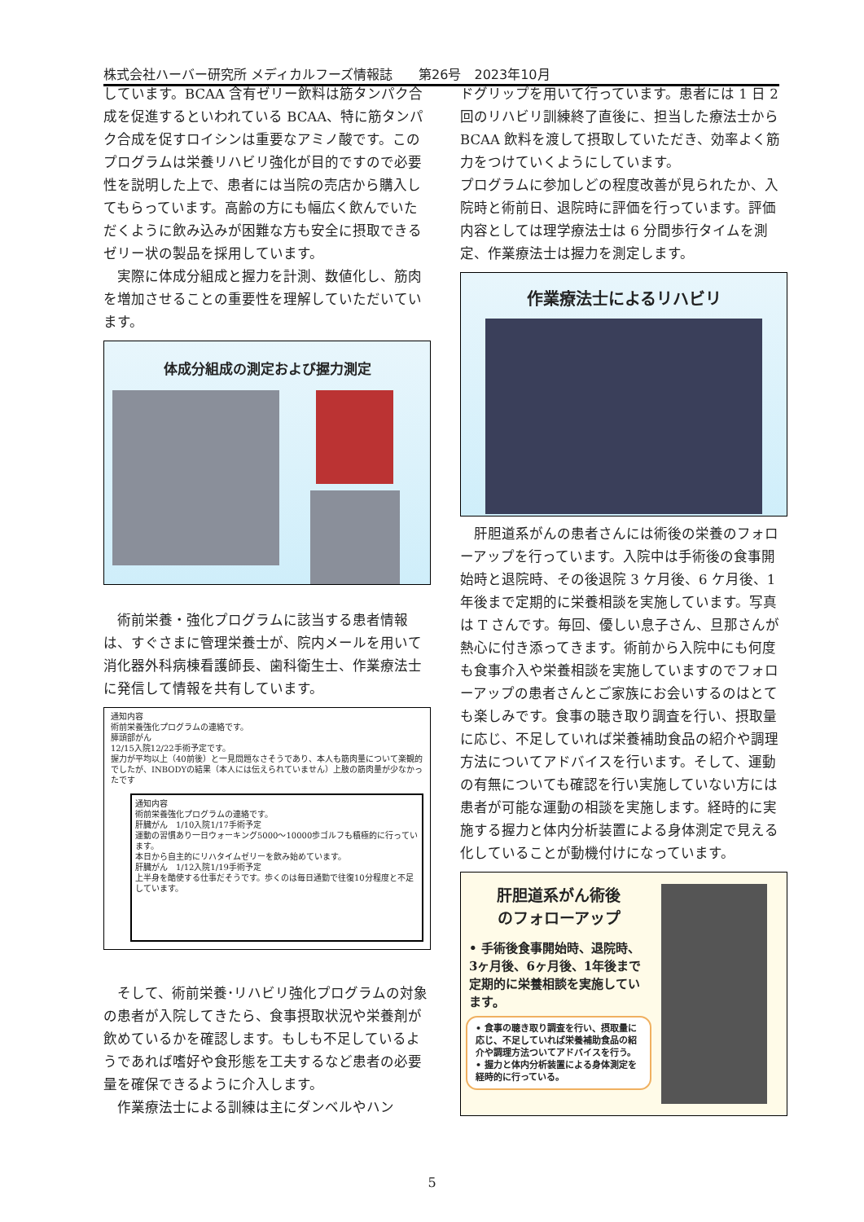株式会社ハーバー研究所 メディカルフーズ情報誌　　第26号　2023年10月
しています。BCAA 含有ゼリー飲料は筋タンパク合成を促進するといわれている BCAA、特に筋タンパク合成を促すロイシンは重要なアミノ酸です。このプログラムは栄養リハビリ強化が目的ですので必要性を説明した上で、患者には当院の売店から購入してもらっています。高齢の方にも幅広く飲んでいただくように飲み込みが困難な方も安全に摂取できるゼリー状の製品を採用しています。
　実際に体成分組成と握力を計測、数値化し、筋肉を増加させることの重要性を理解していただいています。
体成分組成の測定および握力測定
　術前栄養・強化プログラムに該当する患者情報は、すぐさまに管理栄養士が、院内メールを用いて消化器外科病棟看護師長、歯科衛生士、作業療法士に発信して情報を共有しています。
通知内容
術前栄養強化プログラムの連絡です。
膵頭部がん
12/15入院12/22手術予定です。
握力が平均以上（40前後）と一見問題なさそうであり、本人も筋肉量について楽観的でしたが、INBODYの結果（本人には伝えられていません）上肢の筋肉量が少なかったです
通知内容
術前栄養強化プログラムの連絡です。
肝臓がん　1/10入院1/17手術予定
運動の習慣あり一日ウォーキング5000～10000歩ゴルフも積極的に行っています。
本日から自主的にリハタイムゼリーを飲み始めています。
肝臓がん　1/12入院1/19手術予定
上半身を酷使する仕事だそうです。歩くのは毎日通勤で往復10分程度と不足しています。
　そして、術前栄養･リハビリ強化プログラムの対象の患者が入院してきたら、食事摂取状況や栄養剤が飲めているかを確認します。もしも不足しているようであれば嗜好や食形態を工夫するなど患者の必要量を確保できるように介入します。
　作業療法士による訓練は主にダンベルやハン
ドグリップを用いて行っています。患者には 1 日 2 回のリハビリ訓練終了直後に、担当した療法士から BCAA 飲料を渡して摂取していただき、効率よく筋力をつけていくようにしています。
プログラムに参加しどの程度改善が見られたか、入院時と術前日、退院時に評価を行っています。評価内容としては理学療法士は 6 分間歩行タイムを測定、作業療法士は握力を測定します。
作業療法士によるリハビリ
　肝胆道系がんの患者さんには術後の栄養のフォローアップを行っています。入院中は手術後の食事開始時と退院時、その後退院 3 ケ月後、6 ケ月後、1 年後まで定期的に栄養相談を実施しています。写真は T さんです。毎回、優しい息子さん、旦那さんが熱心に付き添ってきます。術前から入院中にも何度も食事介入や栄養相談を実施していますのでフォローアップの患者さんとご家族にお会いするのはとても楽しみです。食事の聴き取り調査を行い、摂取量に応じ、不足していれば栄養補助食品の紹介や調理方法についてアドバイスを行います。そして、運動の有無についても確認を行い実施していない方には患者が可能な運動の相談を実施します。経時的に実施する握力と体内分析装置による身体測定で見える化していることが動機付けになっています。
肝胆道系がん術後
のフォローアップ
• 手術後食事開始時、退院時、3ヶ月後、6ヶ月後、1年後まで定期的に栄養相談を実施しています。
• 食事の聴き取り調査を行い、摂取量に応じ、不足していれば栄養補助食品の紹介や調理方法ついてアドバイスを行う。
• 握力と体内分析装置による身体測定を経時的に行っている。
5